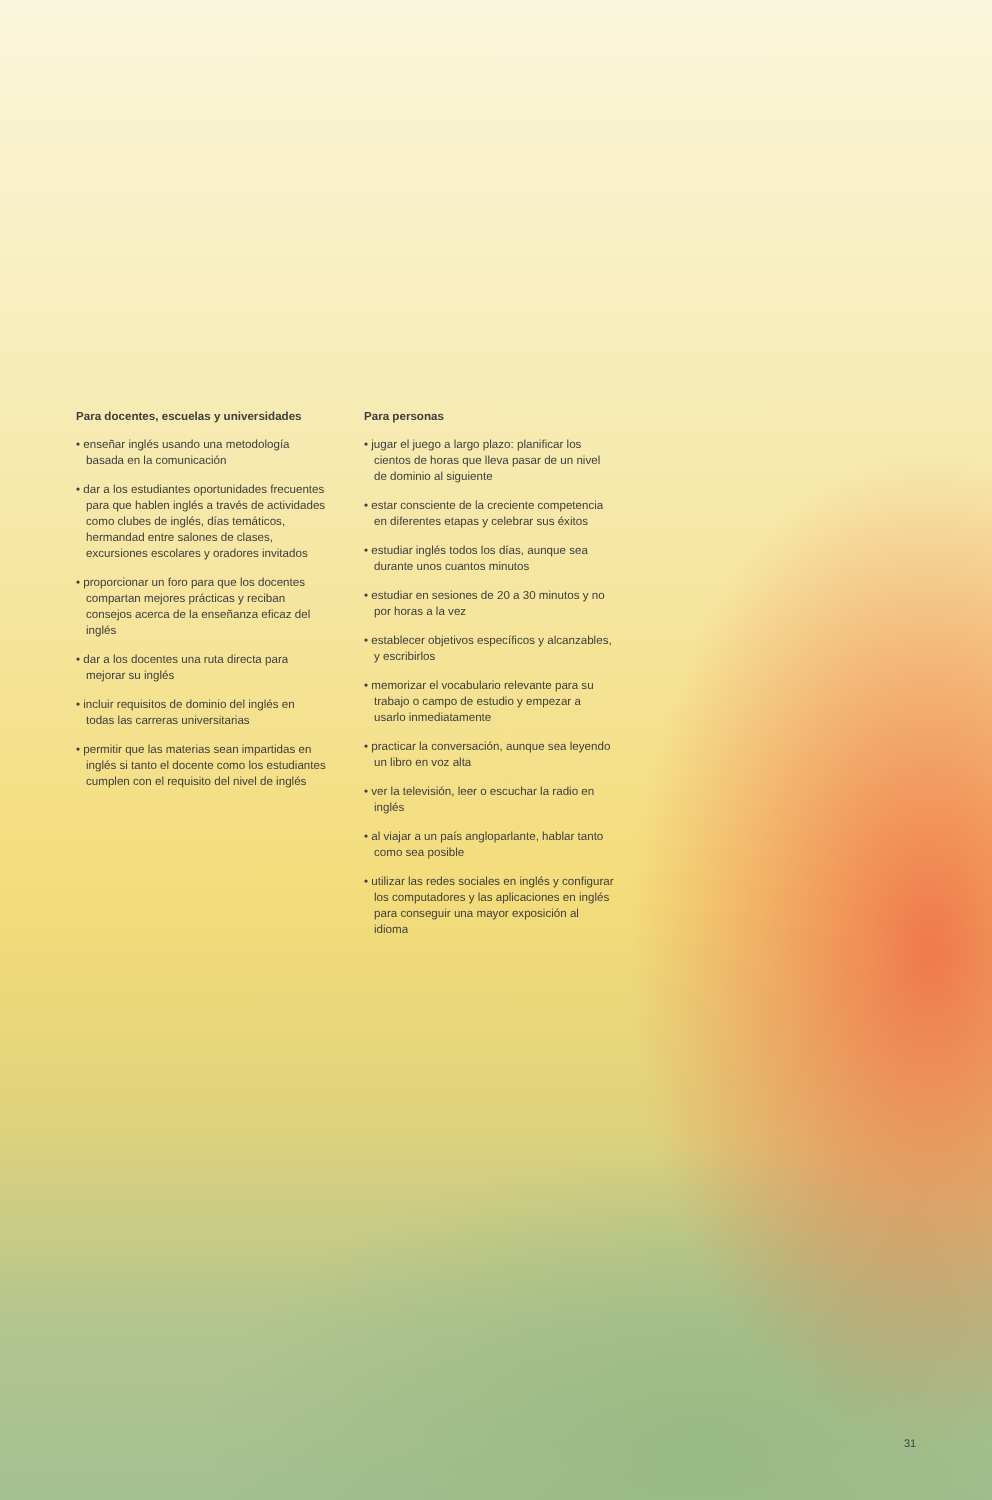Para docentes, escuelas y universidades
• enseñar inglés usando una metodología basada en la comunicación
• dar a los estudiantes oportunidades frecuentes para que hablen inglés a través de actividades como clubes de inglés, días temáticos, hermandad entre salones de clases, excursiones escolares y oradores invitados
• proporcionar un foro para que los docentes compartan mejores prácticas y reciban consejos acerca de la enseñanza eficaz del inglés
• dar a los docentes una ruta directa para mejorar su inglés
• incluir requisitos de dominio del inglés en todas las carreras universitarias
• permitir que las materias sean impartidas en inglés si tanto el docente como los estudiantes cumplen con el requisito del nivel de inglés
Para personas
• jugar el juego a largo plazo: planificar los cientos de horas que lleva pasar de un nivel de dominio al siguiente
• estar consciente de la creciente competencia en diferentes etapas y celebrar sus éxitos
• estudiar inglés todos los días, aunque sea durante unos cuantos minutos
• estudiar en sesiones de 20 a 30 minutos y no por horas a la vez
• establecer objetivos específicos y alcanzables, y escribirlos
• memorizar el vocabulario relevante para su trabajo o campo de estudio y empezar a usarlo inmediatamente
• practicar la conversación, aunque sea leyendo un libro en voz alta
• ver la televisión, leer o escuchar la radio en inglés
• al viajar a un país angloparlante, hablar tanto como sea posible
• utilizar las redes sociales en inglés y configurar los computadores y las aplicaciones en inglés para conseguir una mayor exposición al idioma
31